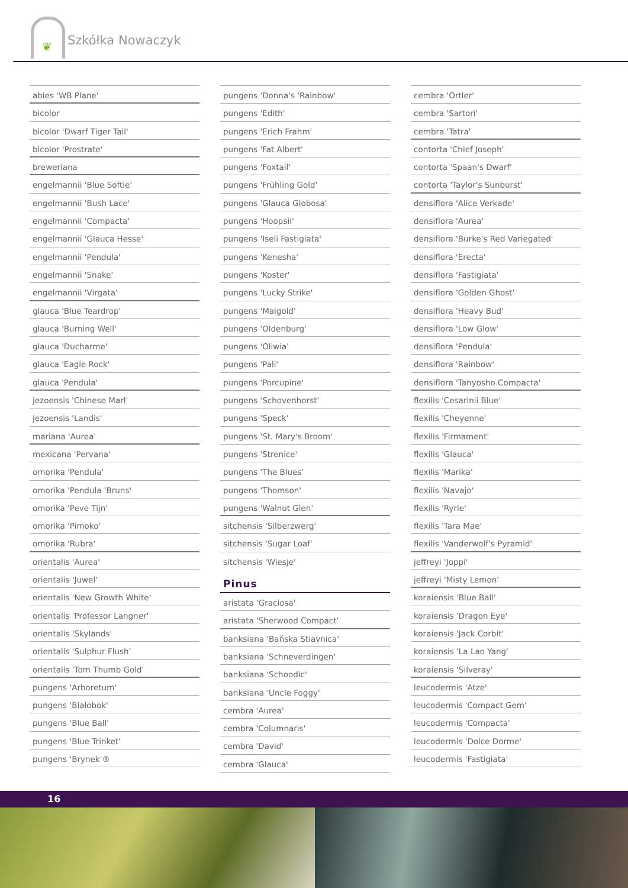❦
Szkółka Nowaczyk
abies 'WB Plane'
bicolor
bicolor 'Dwarf Tiger Tail'
bicolor 'Prostrate'
breweriana
engelmannii 'Blue Softie'
engelmannii 'Bush Lace'
engelmannii 'Compacta'
engelmannii 'Glauca Hesse'
engelmannii 'Pendula'
engelmannii 'Snake'
engelmannii 'Virgata'
glauca 'Blue Teardrop'
glauca 'Burning Well'
glauca 'Ducharme'
glauca 'Eagle Rock'
glauca 'Pendula'
jezoensis 'Chinese Marl'
jezoensis 'Landis'
mariana 'Aurea'
mexicana 'Pervana'
omorika 'Pendula'
omorika 'Pendula 'Bruns'
omorika 'Peve Tijn'
omorika 'Pimoko'
omorika 'Rubra'
orientalis 'Aurea'
orientalis 'Juwel'
orientalis 'New Growth White'
orientalis 'Professor Langner'
orientalis 'Skylands'
orientalis 'Sulphur Flush'
orientalis 'Tom Thumb Gold'
pungens 'Arboretum'
pungens 'Białobok'
pungens 'Blue Ball'
pungens 'Blue Trinket'
pungens 'Brynek'®
pungens 'Donna's 'Rainbow'
pungens 'Edith'
pungens 'Erich Frahm'
pungens 'Fat Albert'
pungens 'Foxtail'
pungens 'Frühling Gold'
pungens 'Glauca Globosa'
pungens 'Hoopsii'
pungens 'Iseli Fastigiata'
pungens 'Kenesha'
pungens 'Koster'
pungens 'Lucky Strike'
pungens 'Maigold'
pungens 'Oldenburg'
pungens 'Oliwia'
pungens 'Pali'
pungens 'Porcupine'
pungens 'Schovenhorst'
pungens 'Speck'
pungens 'St. Mary's Broom'
pungens 'Strenice'
pungens 'The Blues'
pungens 'Thomson'
pungens 'Walnut Glen'
sitchensis 'Silberzwerg'
sitchensis 'Sugar Loaf'
sitchensis 'Wiesje'
Pinus
aristata 'Graciosa'
aristata 'Sherwood Compact'
banksiana 'Baňska Stiavnica'
banksiana 'Schneverdingen'
banksiana 'Schoodic'
banksiana 'Uncle Foggy'
cembra 'Aurea'
cembra 'Columnaris'
cembra 'David'
cembra 'Glauca'
cembra 'Ortler'
cembra 'Sartori'
cembra 'Tatra'
contorta 'Chief Joseph'
contorta 'Spaan's Dwarf'
contorta 'Taylor's Sunburst'
densiflora 'Alice Verkade'
densiflora 'Aurea'
densiflora 'Burke's Red Variegated'
densiflora 'Erecta'
densiflora 'Fastigiata'
densiflora 'Golden Ghost'
densiflora 'Heavy Bud'
densiflora 'Low Glow'
densiflora 'Pendula'
densiflora 'Rainbow'
densiflora 'Tanyosho Compacta'
flexilis 'Cesarinii Blue'
flexilis 'Cheyenne'
flexilis 'Firmament'
flexilis 'Glauca'
flexilis 'Marika'
flexilis 'Navajo'
flexilis 'Ryrie'
flexilis 'Tara Mae'
flexilis 'Vanderwolf's Pyramid'
jeffreyi 'Joppi'
jeffreyi 'Misty Lemon'
koraiensis 'Blue Ball'
koraiensis 'Dragon Eye'
koraiensis 'Jack Corbit'
koraiensis 'La Lao Yang'
koraiensis 'Silveray'
leucodermis 'Atze'
leucodermis 'Compact Gem'
leucodermis 'Compacta'
leucodermis 'Dolce Dorme'
leucodermis 'Fastigiata'
16